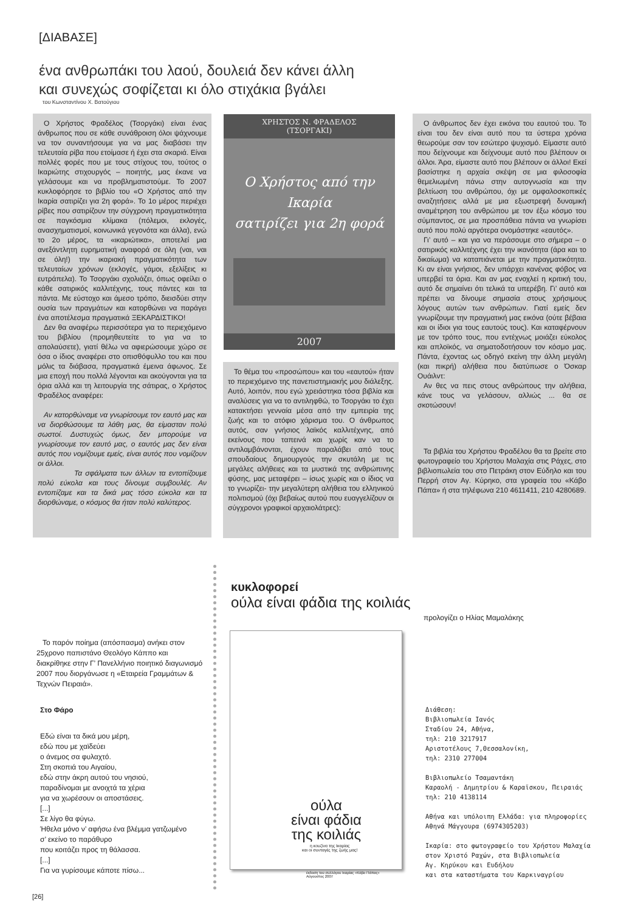[ΔΙΑΒΑΣΕ]
ένα ανθρωπάκι του λαού, δουλειά δεν κάνει άλλη
και συνεχώς σοφίζεται κι όλο στιχάκια βγάλει
του Κωνσταντίνου Χ. Βατούγιου
Ο Χρήστος Φραδέλος (Τσοργάκι) είναι ένας άνθρωπος που σε κάθε συνάθροιση όλοι ψάχνουμε να τον συναντήσουμε για να μας διαβάσει την τελευταία ρίβα που ετοίμασε ή έχει στα σκαριά. Είναι πολλές φορές που με τους στίχους του, τούτος ο Ικαριώτης στιχουργός – ποιητής, μας έκανε να γελάσουμε και να προβληματιστούμε. Το 2007 κυκλοφόρησε το βιβλίο του «Ο Χρήστος από την Ικαρία σατιρίζει για 2η φορά». Το 1ο μέρος περιέχει ρίβες που σατιρίζουν την σύγχρονη πραγματικότητα σε παγκόσμια κλίμακα (πόλεμοι, εκλογές, ανασχηματισμοί, κοινωνικά γεγονότα και άλλα), ενώ το 2ο μέρος, τα «ικαριώτικα», αποτελεί μια ανεξάντλητη ευρηματική αναφορά σε όλη (ναι, ναι σε όλη!) την ικαριακή πραγματικότητα των τελευταίων χρόνων (εκλογές, γάμοι, εξελίξεις κι ευτράπελα). Το Τσοργάκι σχολιάζει, όπως οφείλει ο κάθε σατιρικός καλλιτέχνης, τους πάντες και τα πάντα. Με εύστοχο και άμεσο τρόπο, διεισδύει στην ουσία των πραγμάτων και κατορθώνει να παράγει ένα αποτέλεσμα πραγματικά ΞΕΚΑΡΔΙΣΤΙΚΟ!
Δεν θα αναφέρω περισσότερα για το περιεχόμενο του βιβλίου (προμηθευτείτε το για να το απολαύσετε), γιατί θέλω να αφιερώσουμε χώρο σε όσα ο ίδιος αναφέρει στο οπισθόφυλλο του και που μόλις τα διάβασα, πραγματικά έμεινα άφωνος. Σε μια εποχή που πολλά λέγονται και ακούγονται για τα όρια αλλά και τη λειτουργία της σάτιρας, ο Χρήστος Φραδέλος αναφέρει:
Αν κατορθώναμε να γνωρίσουμε τον εαυτό μας και να διορθώσουμε τα λάθη μας, θα είμασταν πολύ σωστοί. Δυστυχώς όμως, δεν μπορούμε να γνωρίσουμε τον εαυτό μας, ο εαυτός μας δεν είναι αυτός που νομίζουμε εμείς, είναι αυτός που νομίζουν οι άλλοι.
Τα σφάλματα των άλλων τα εντοπίζουμε πολύ εύκολα και τους δίνουμε συμβουλές. Αν εντοπίζαμε και τα δικά μας τόσο εύκολα και τα διορθώναμε, ο κόσμος θα ήταν πολύ καλύτερος.
ΧΡΗΣΤΟΣ Ν. ΦΡΑΔΕΛΟΣ
(ΤΣΟΡΓΑΚΙ)
Ο Χρήστος από την Ικαρία
σατιρίζει για 2η φορά
2007
Το θέμα του «προσώπου» και του «εαυτού» ήταν το περιεχόμενο της πανεπιστημιακής μου διάλεξης. Αυτό, λοιπόν, που εγώ χρειάστηκα τόσα βιβλία και αναλύσεις για να το αντιληφθώ, το Τσοργάκι το έχει κατακτήσει γενναία μέσα από την εμπειρία της ζωής και το ατόφιο χάρισμα του. Ο άνθρωπος αυτός, σαν γνήσιος λαϊκός καλλιτέχνης, από εκείνους που ταπεινά και χωρίς καν να το αντιλαμβάνονται, έχουν παραλάβει από τους σπουδαίους δημιουργούς την σκυτάλη με τις μεγάλες αλήθειες και τα μυστικά της ανθρώπινης φύσης, μας μεταφέρει – ίσως χωρίς και ο ίδιος να το γνωρίζει- την μεγαλύτερη αλήθεια του ελληνικού πολιτισμού (όχι βεβαίως αυτού που ευαγγελίζουν οι σύγχρονοι γραφικοί αρχαιολάτρες):
Ο άνθρωπος δεν έχει εικόνα του εαυτού του. Το είναι του δεν είναι αυτό που τα ύστερα χρόνια θεωρούμε σαν τον εσώτερο ψυχισμό. Είμαστε αυτό που δείχνουμε και δείχνουμε αυτό που βλέπουν οι άλλοι. Άρα, είμαστε αυτό που βλέπουν οι άλλοι! Εκεί βασίστηκε η αρχαία σκέψη σε μια φιλοσοφία θεμελιωμένη πάνω στην αυτογνωσία και την βελτίωση του ανθρώπου, όχι με ομφαλοσκοπικές αναζητήσεις αλλά με μια εξωστρεφή δυναμική αναμέτρηση του ανθρώπου με τον έξω κόσμο του σύμπαντος, σε μια προσπάθεια πάντα να γνωρίσει αυτό που πολύ αργότερα ονομάστηκε «εαυτός».
Γι’ αυτό – και για να περάσουμε στο σήμερα – ο σατιρικός καλλιτέχνης έχει την ικανότητα (άρα και το δικαίωμα) να καταπιάνεται με την πραγματικότητα. Κι αν είναι γνήσιος, δεν υπάρχει κανένας φόβος να υπερβεί τα όρια. Και αν μας ενοχλεί η κριτική του, αυτό δε σημαίνει ότι τελικά τα υπερέβη. Γι’ αυτό και πρέπει να δίνουμε σημασία στους χρήσιμους λόγους αυτών των ανθρώπων. Γιατί εμείς δεν γνωρίζουμε την πραγματική μας εικόνα (ούτε βέβαια και οι ίδιοι για τους εαυτούς τους). Και καταφέρνουν με τον τρόπο τους, που εντέχνως μοιάζει εύκολος και απλοϊκός, να σηματοδοτήσουν τον κόσμο μας. Πάντα, έχοντας ως οδηγό εκείνη την άλλη μεγάλη (και πικρή) αλήθεια που διατύπωσε ο Όσκαρ Ουάιλντ:
Αν θες να πεις στους ανθρώπους την αλήθεια, κάνε τους να γελάσουν, αλλιώς ... θα σε σκοτώσουν!
Τα βιβλία του Χρήστου Φραδέλου θα τα βρείτε στο φωτογραφείο του Χρήστου Μαλαχία στις Ράχες, στο βιβλιοπωλεία του στο Πετράκη στον Εύδηλο και του Περρή στον Αγ. Κύρηκο, στα γραφεία του «Κάβο Πάπα» ή στα τηλέφωνα 210 4611411, 210 4280689.
κυκλοφορεί
ούλα είναι φάδια της κοιλιάς
προλογίζει ο Ηλίας Μαμαλάκης
Το παρόν ποίημα (απόσπασμα) ανήκει στον 25χρονο παπιστάνο Θεολόγο Κάππο και διακρίθηκε στην Γ’ Πανελλήνιο ποιητικό διαγωνισμό 2007 που διοργάνωσε η «Εταιρεία Γραμμάτων & Τεχνών Πειραιά».
Στο Φάρο
Εδώ είναι τα δικά μου μέρη,
εδώ που με χαϊδεύει
ο άνεμος σα φυλαχτό.
Στη σκοπιά του Αιγαίου,
εδώ στην άκρη αυτού του νησιού,
παραδίνομαι με ανοιχτά τα χέρια
για να χωρέσουν οι αποστάσεις.
[...]
Σε λίγο θα φύγω.
Ήθελα μόνο ν’ αφήσω ένα βλέμμα γατζωμένο
σ’ εκείνο το παράθυρο
που κοιτάζει προς τη θάλασσα.
[...]
Για να γυρίσουμε κάποτε πίσω...
ούλα
είναι φάδια
της κοιλιάς
η κουζίνα της Ικαρίας
και οι συνταγές της ζωής μας!
έκδοση του συλλόγου Ικαρίας «Κάβο Πάπας»
Αύγουστος 2007
Διάθεση:
Βιβλιοπωλεία Ιανός
Σταδίου 24, Αθήνα,
τηλ: 210 3217917
Αριστοτέλους 7,Θεσσαλονίκη,
τηλ: 2310 277004
Βιβλιοπωλείο Τσαμαντάκη
Καραολή - Δημητρίου & Καραϊσκου, Πειραιάς
τηλ: 210 4138114
Αθήνα και υπόλοιπη Ελλάδα: για πληροφορίες
Αθηνά Μάγγουρα (6974305203)
Ικαρία: στο φωτογραφείο του Χρήστου Μαλαχία
στον Χριστό Ραχών, στα Βιβλιοπωλεία
Αγ. Κηρύκου και Ευδήλου
και στα καταστήματα του Καρκιναγρίου
[26]